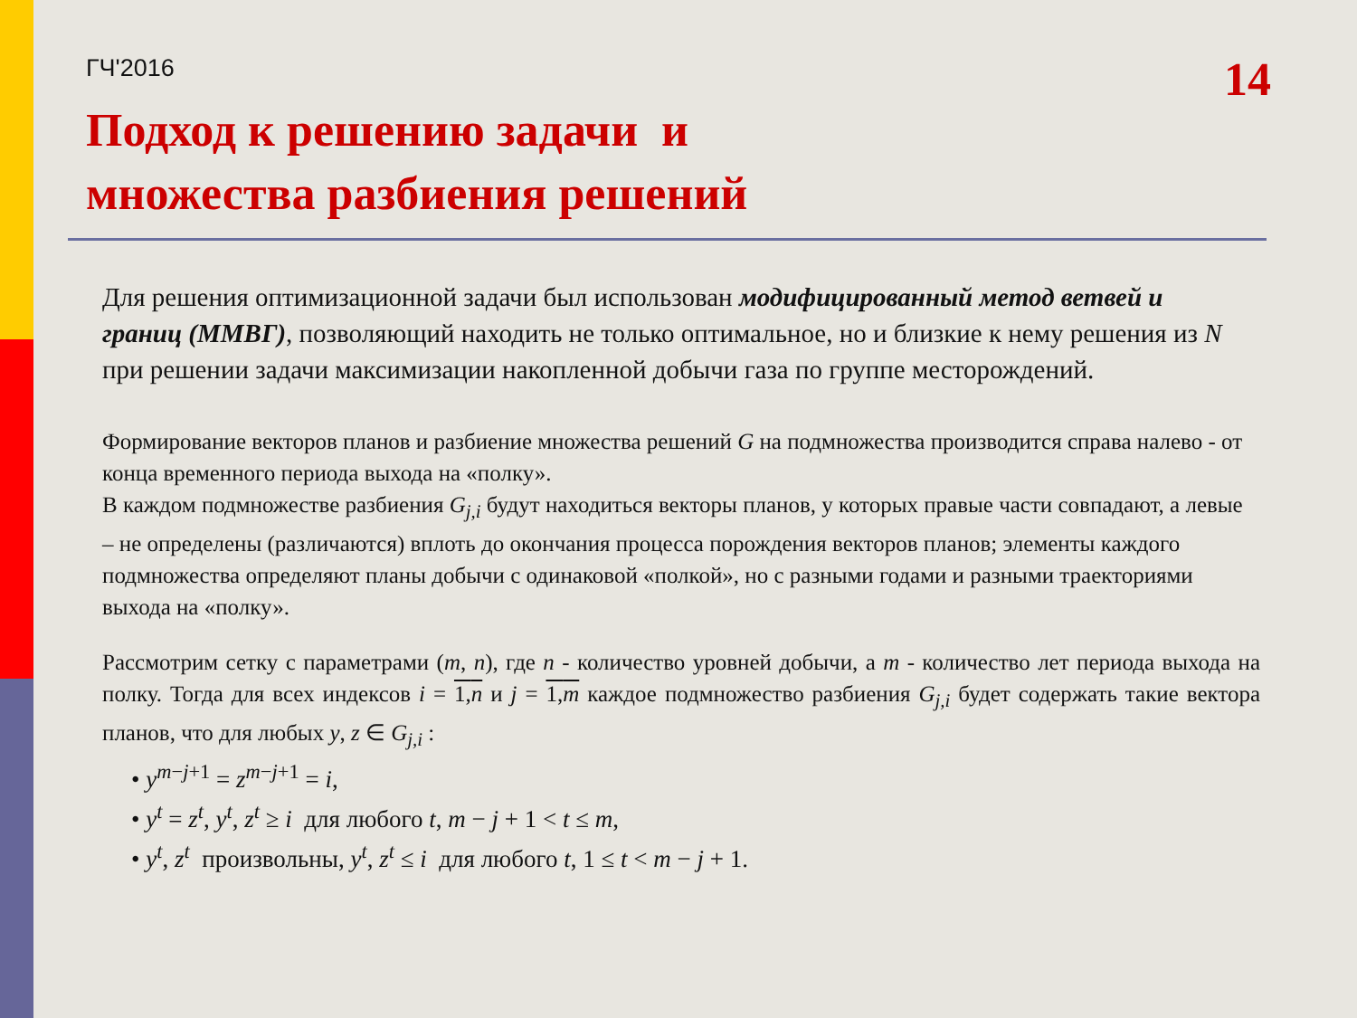ГЧ'2016
14
Подход к решению задачи и
множества разбиения решений
Для решения оптимизационной задачи был использован модифицированный метод ветвей и границ (ММВГ), позволяющий находить не только оптимальное, но и близкие к нему решения из N при решении задачи максимизации накопленной добычи газа по группе месторождений.
Формирование векторов планов и разбиение множества решений G на подмножества производится справа налево - от конца временного периода выхода на «полку».
В каждом подмножестве разбиения G<sub>j,i</sub> будут находиться векторы планов, у которых правые части совпадают, а левые – не определены (различаются) вплоть до окончания процесса порождения векторов планов; элементы каждого подмножества определяют планы добычи с одинаковой «полкой», но с разными годами и разными траекториями выхода на «полку».
Рассмотрим сетку с параметрами (m, n), где n - количество уровней добычи, а m - количество лет периода выхода на полку. Тогда для всех индексов i = 1,n и j = 1,m каждое подмножество разбиения G<sub>j,i</sub> будет содержать такие вектора планов, что для любых y, z ∈ G<sub>j,i</sub> :
• y<sup>m−j+1</sup> = z<sup>m−j+1</sup> = i,
• y<sup>t</sup> = z<sup>t</sup>, y<sup>t</sup>, z<sup>t</sup> ≥ i для любого t, m − j + 1 < t ≤ m,
• y<sup>t</sup>, z<sup>t</sup> произвольны, y<sup>t</sup>, z<sup>t</sup> ≤ i для любого t, 1 ≤ t < m − j + 1.